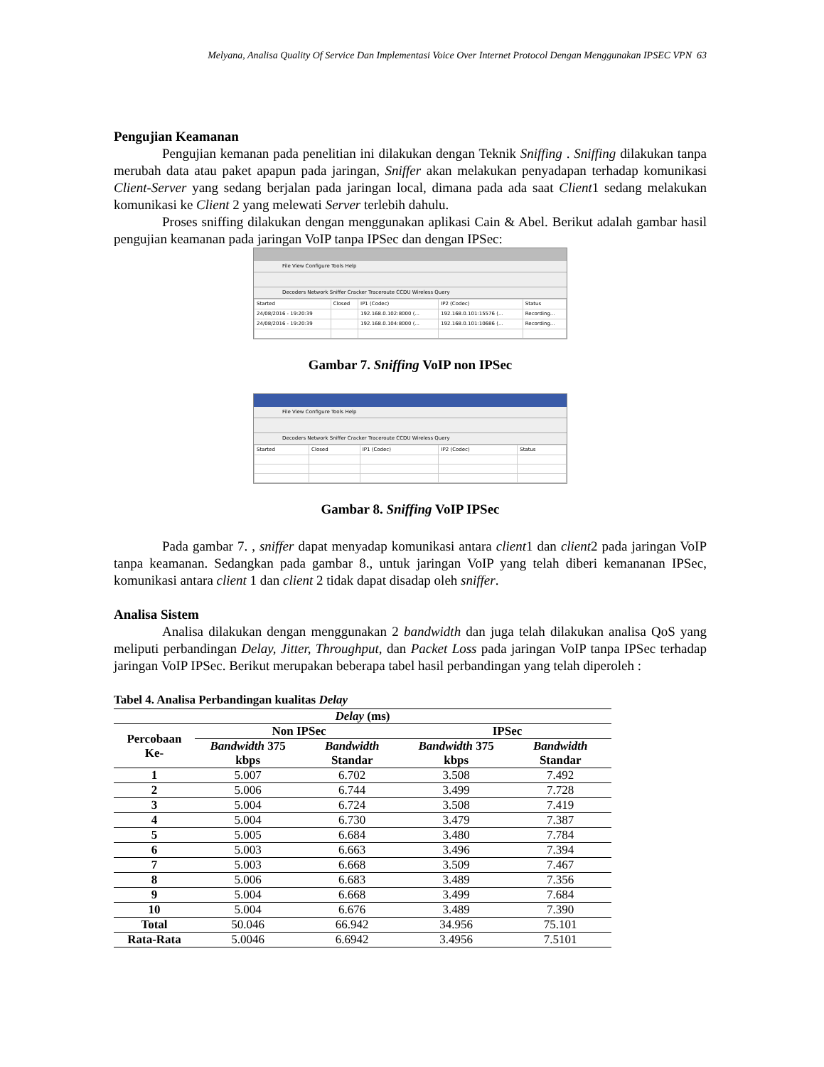Melyana, Analisa Quality Of Service Dan Implementasi Voice Over Internet Protocol Dengan Menggunakan IPSEC VPN 63
Pengujian Keamanan
Pengujian kemanan pada penelitian ini dilakukan dengan Teknik Sniffing . Sniffing dilakukan tanpa merubah data atau paket apapun pada jaringan, Sniffer akan melakukan penyadapan terhadap komunikasi Client-Server yang sedang berjalan pada jaringan local, dimana pada ada saat Client1 sedang melakukan komunikasi ke Client 2 yang melewati Server terlebih dahulu.
Proses sniffing dilakukan dengan menggunakan aplikasi Cain & Abel. Berikut adalah gambar hasil pengujian keamanan pada jaringan VoIP tanpa IPSec dan dengan IPSec:
File View Configure Tools Help
Decoders Network Sniffer Cracker Traceroute CCDU Wireless Query
| Started | Closed | IP1 (Codec) | IP2 (Codec) | Status |
| --- | --- | --- | --- | --- |
| 24/08/2016 - 19:20:39 | | 192.168.0.102:8000 (... | 192.168.0.101:15576 (... | Recording... |
| 24/08/2016 - 19:20:39 | | 192.168.0.104:8000 (... | 192.168.0.101:10686 (... | Recording... |
Gambar 7. Sniffing VoIP non IPSec
File View Configure Tools Help
Decoders Network Sniffer Cracker Traceroute CCDU Wireless Query
| Started | Closed | IP1 (Codec) | IP2 (Codec) | Status |
| --- | --- | --- | --- | --- |
Gambar 8. Sniffing VoIP IPSec
Pada gambar 7. , sniffer dapat menyadap komunikasi antara client1 dan client2 pada jaringan VoIP tanpa keamanan. Sedangkan pada gambar 8., untuk jaringan VoIP yang telah diberi kemananan IPSec, komunikasi antara client 1 dan client 2 tidak dapat disadap oleh sniffer.
Analisa Sistem
Analisa dilakukan dengan menggunakan 2 bandwidth dan juga telah dilakukan analisa QoS yang meliputi perbandingan Delay, Jitter, Throughput, dan Packet Loss pada jaringan VoIP tanpa IPSec terhadap jaringan VoIP IPSec. Berikut merupakan beberapa tabel hasil perbandingan yang telah diperoleh :
Tabel 4. Analisa Perbandingan kualitas Delay
| Delay (ms) | | | | |
| --- | --- | --- | --- | --- |
| Percobaan Ke- | Non IPSec | | IPSec | |
| | Bandwidth 375 kbps | Bandwidth Standar | Bandwidth 375 kbps | Bandwidth Standar |
| 1 | 5.007 | 6.702 | 3.508 | 7.492 |
| 2 | 5.006 | 6.744 | 3.499 | 7.728 |
| 3 | 5.004 | 6.724 | 3.508 | 7.419 |
| 4 | 5.004 | 6.730 | 3.479 | 7.387 |
| 5 | 5.005 | 6.684 | 3.480 | 7.784 |
| 6 | 5.003 | 6.663 | 3.496 | 7.394 |
| 7 | 5.003 | 6.668 | 3.509 | 7.467 |
| 8 | 5.006 | 6.683 | 3.489 | 7.356 |
| 9 | 5.004 | 6.668 | 3.499 | 7.684 |
| 10 | 5.004 | 6.676 | 3.489 | 7.390 |
| Total | 50.046 | 66.942 | 34.956 | 75.101 |
| Rata-Rata | 5.0046 | 6.6942 | 3.4956 | 7.5101 |